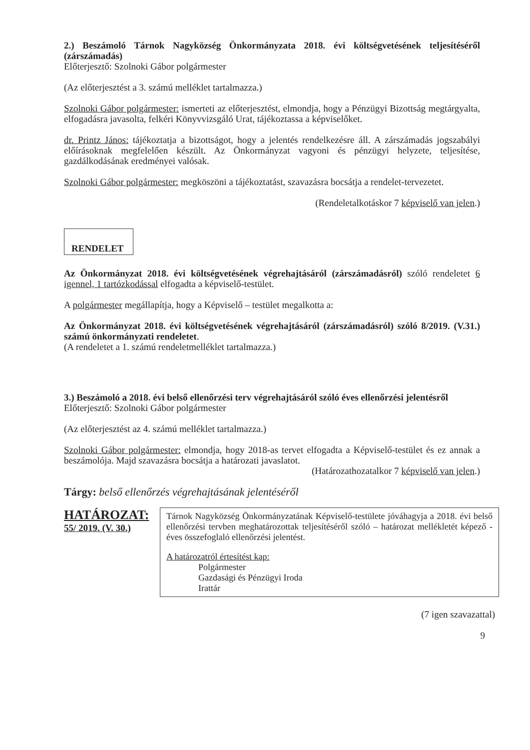2.) Beszámoló Tárnok Nagyközség Önkormányzata 2018. évi költségvetésének teljesítéséről (zárszámadás)
Előterjesztő: Szolnoki Gábor polgármester
(Az előterjesztést a 3. számú melléklet tartalmazza.)
Szolnoki Gábor polgármester: ismerteti az előterjesztést, elmondja, hogy a Pénzügyi Bizottság megtárgyalta, elfogadásra javasolta, felkéri Könyvvizsgáló Urat, tájékoztassa a képviselőket.
dr. Printz János: tájékoztatja a bizottságot, hogy a jelentés rendelkezésre áll. A zárszámadás jogszabályi előírásoknak megfelelően készült. Az Önkormányzat vagyoni és pénzügyi helyzete, teljesítése, gazdálkodásának eredményei valósak.
Szolnoki Gábor polgármester: megköszöni a tájékoztatást, szavazásra bocsátja a rendelet-tervezetet.
(Rendeletalkotáskor 7 képviselő van jelen.)
RENDELET
Az Önkormányzat 2018. évi költségvetésének végrehajtásáról (zárszámadásról) szóló rendeletet 6 igennel, 1 tartózkodással elfogadta a képviselő-testület.
A polgármester megállapítja, hogy a Képviselő – testület megalkotta a:
Az Önkormányzat 2018. évi költségvetésének végrehajtásáról (zárszámadásról) szóló 8/2019. (V.31.) számú önkormányzati rendeletet.
(A rendeletet a 1. számú rendeletmelléklet tartalmazza.)
3.) Beszámoló a 2018. évi belső ellenőrzési terv végrehajtásáról szóló éves ellenőrzési jelentésről
Előterjesztő: Szolnoki Gábor polgármester
(Az előterjesztést az 4. számú melléklet tartalmazza.)
Szolnoki Gábor polgármester: elmondja, hogy 2018-as tervet elfogadta a Képviselő-testület és ez annak a beszámolója. Majd szavazásra bocsátja a határozati javaslatot.
(Határozathozatalkor 7 képviselő van jelen.)
Tárgy: belső ellenőrzés végrehajtásának jelentéséről
HATÁROZAT:
55/ 2019. (V. 30.)
Tárnok Nagyközség Önkormányzatának Képviselő-testülete jóváhagyja a 2018. évi belső ellenőrzési tervben meghatározottak teljesítéséről szóló – határozat mellékletét képező - éves összefoglaló ellenőrzési jelentést.
A határozatról értesítést kap:
Polgármester
Gazdasági és Pénzügyi Iroda
Irattár
(7 igen szavazattal)
9